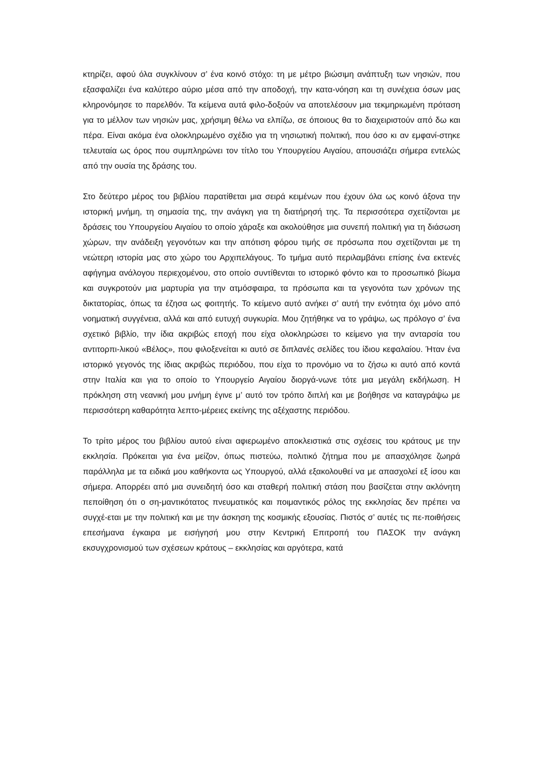κτηρίζει, αφού όλα συγκλίνουν σ’ ένα κοινό στόχο: τη με μέτρο βιώσιμη ανάπτυξη των νησιών, που εξασφαλίζει ένα καλύτερο αύριο μέσα από την αποδοχή, την κατα-νόηση και τη συνέχεια όσων μας κληρονόμησε το παρελθόν. Τα κείμενα αυτά φιλο-δοξούν να αποτελέσουν μια τεκμηριωμένη πρόταση για το μέλλον των νησιών μας, χρήσιμη θέλω να ελπίζω, σε όποιους θα το διαχειριστούν από δω και πέρα. Είναι ακόμα ένα ολοκληρωμένο σχέδιο για τη νησιωτική πολιτική, που όσο κι αν εμφανί-στηκε τελευταία ως όρος που συμπληρώνει τον τίτλο του Υπουργείου Αιγαίου, απουσιάζει σήμερα εντελώς από την ουσία της δράσης του.
Στο δεύτερο μέρος του βιβλίου παρατίθεται μια σειρά κειμένων που έχουν όλα ως κοινό άξονα την ιστορική μνήμη, τη σημασία της, την ανάγκη για τη διατήρησή της. Τα περισσότερα σχετίζονται με δράσεις του Υπουργείου Αιγαίου το οποίο χάραξε και ακολούθησε μια συνεπή πολιτική για τη διάσωση χώρων, την ανάδειξη γεγονότων και την απότιση φόρου τιμής σε πρόσωπα που σχετίζονται με τη νεώτερη ιστορία μας στο χώρο του Αρχιπελάγους. Το τμήμα αυτό περιλαμβάνει επίσης ένα εκτενές αφήγημα ανάλογου περιεχομένου, στο οποίο συντίθενται το ιστορικό φόντο και το προσωπικό βίωμα και συγκροτούν μια μαρτυρία για την ατμόσφαιρα, τα πρόσωπα και τα γεγονότα των χρόνων της δικτατορίας, όπως τα έζησα ως φοιτητής. Το κείμενο αυτό ανήκει σ’ αυτή την ενότητα όχι μόνο από νοηματική συγγένεια, αλλά και από ευτυχή συγκυρία. Μου ζητήθηκε να το γράψω, ως πρόλογο σ’ ένα σχετικό βιβλίο, την ίδια ακριβώς εποχή που είχα ολοκληρώσει το κείμενο για την ανταρσία του αντιτορπι-λικού «Βέλος», που φιλοξενείται κι αυτό σε διπλανές σελίδες του ίδιου κεφαλαίου. Ήταν ένα ιστορικό γεγονός της ίδιας ακριβώς περιόδου, που είχα το προνόμιο να το ζήσω κι αυτό από κοντά στην Ιταλία και για το οποίο το Υπουργείο Αιγαίου διοργά-νωνε τότε μια μεγάλη εκδήλωση. Η πρόκληση στη νεανική μου μνήμη έγινε μ’ αυτό τον τρόπο διπλή και με βοήθησε να καταγράψω με περισσότερη καθαρότητα λεπτο-μέρειες εκείνης της αξέχαστης περιόδου.
Το τρίτο μέρος του βιβλίου αυτού είναι αφιερωμένο αποκλειστικά στις σχέσεις του κράτους με την εκκλησία. Πρόκειται για ένα μείζον, όπως πιστεύω, πολιτικό ζήτημα που με απασχόλησε ζωηρά παράλληλα με τα ειδικά μου καθήκοντα ως Υπουργού, αλλά εξακολουθεί να με απασχολεί εξ ίσου και σήμερα. Απορρέει από μια συνειδητή όσο και σταθερή πολιτική στάση που βασίζεται στην ακλόνητη πεποίθηση ότι ο ση-μαντικότατος πνευματικός και ποιμαντικός ρόλος της εκκλησίας δεν πρέπει να συγχέ-εται με την πολιτική και με την άσκηση της κοσμικής εξουσίας. Πιστός σ’ αυτές τις πε-ποιθήσεις επεσήμανα έγκαιρα με εισήγησή μου στην Κεντρική Επιτροπή του ΠΑΣΟΚ την ανάγκη εκσυγχρονισμού των σχέσεων κράτους – εκκλησίας και αργότερα, κατά